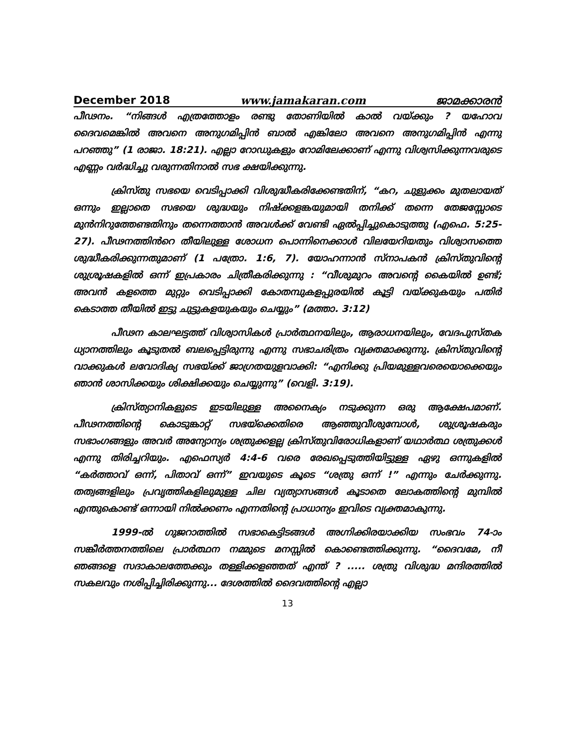December 2018 www.jamakaran.com ജാമക്കാരൻ
പീഢനം. “നിങ്ങൾ എത്രത്തോളം രണ്ടു തോണിയിൽ കാൽ വയ്ക്കും ? യഹോവ ദൈവമെങ്കിൽ അവനെ അനുഗമിപ്പിൻ ബാൽ എങ്കിലോ അവനെ അനുഗമിപ്പിൻ എന്നു പറഞ്ഞു” (1 രാജാ. 18:21). എല്ലാ റോഡുകളും റോമിലേക്കാണ് എന്നു വിശ്വസിക്കുന്നവരുടെ എണ്ണം വർദ്ധിച്ചു വരുന്നതിനാൽ സഭ ക്ഷയിക്കുന്നു.
ക്രിസ്തു സഭയെ വെടിപ്പാക്കി വിശുദ്ധീകരിക്കേണ്ടതിന്, “കറ, ചുളുക്കം മുതലായത് ഒന്നും ഇല്ലാതെ സഭയെ ശുദ്ധയും നിഷ്ക്കളങ്കയുമായി തനിക്ക് തന്നെ തേജസ്സോടെ മുൻനിറുത്തേണ്ടതിനും തന്നെത്താൻ അവൾക്ക് വേണ്ടി ഏൽപ്പിച്ചുകൊടുത്തു (എഫെ. 5:25-27). പീഢനത്തിൻറെ തീയിലുള്ള ശോധന പൊന്നിനെക്കാൾ വിലയേറിയതും വിശ്വാസത്തെ ശുദ്ധീകരിക്കുന്നതുമാണ് (1 പത്രോ. 1:6, 7). യോഹന്നാൻ സ്നാപകൻ ക്രിസ്തുവിന്റെ ശുശ്രൂഷകളിൽ ഒന്ന് ഇപ്രകാരം ചിത്രീകരിക്കുന്നു : “വീശുമുറം അവന്റെ കൈയിൽ ഉണ്ട്; അവൻ കളത്തെ മുറ്റും വെടിപ്പാക്കി കോതമ്പുകളപ്പുരയിൽ കൂട്ടി വയ്ക്കുകയും പതിർ കെടാത്ത തീയിൽ ഇട്ടു ചുട്ടുകളയുകയും ചെയ്യും” (മത്താ. 3:12)
പീഢന കാലഘട്ടത്ത് വിശ്വാസികൾ പ്രാർത്ഥനയിലും, ആരാധനയിലും, വേദപുസ്തക ധ്യാനത്തിലും കൂടുതൽ ബലപ്പെട്ടിരുന്നു എന്നു സഭാചരിത്രം വ്യക്തമാക്കുന്നു. ക്രിസ്തുവിന്റെ വാക്കുകൾ ലവോദിക്യ സഭയ്ക്ക് ജാഗ്രതയുളവാക്കി: “എനിക്കു പ്രിയമുള്ളവരെയൊക്കെയും ഞാൻ ശാസിക്കയും ശിക്ഷിക്കയും ചെയ്യുന്നു” (വെളി. 3:19).
ക്രിസ്ത്യാനികളുടെ ഇടയിലുള്ള അനൈക്യം നടുക്കുന്ന ഒരു ആക്ഷേപമാണ്. പീഢനത്തിന്റെ കൊടുങ്കാറ്റ് സഭയ്ക്കെതിരെ ആഞ്ഞുവീശുമ്പോൾ, ശുശ്രൂഷകരും സഭാംഗങ്ങളും അവർ അന്യോന്യം ശത്രുക്കളല്ല ക്രിസ്തുവിരോധികളാണ് യഥാർത്ഥ ശത്രുക്കൾ എന്നു തിരിച്ചറിയും. എഫെസ്യർ 4:4-6 വരെ രേഖപ്പെടുത്തിയിട്ടുള്ള ഏഴു ഒന്നുകളിൽ “കർത്താവ് ഒന്ന്, പിതാവ് ഒന്ന്” ഇവയുടെ കൂടെ “ശത്രു ഒന്ന് !” എന്നും ചേർക്കുന്നു. തത്വങ്ങളിലും പ്രവൃത്തികളിലുമുള്ള ചില വ്യത്യാസങ്ങൾ കൂടാതെ ലോകത്തിന്റെ മുമ്പിൽ എന്തുകൊണ്ട് ഒന്നായി നിൽക്കണം എന്നതിന്റെ പ്രാധാന്യം ഇവിടെ വ്യക്തമാകുന്നു.
1999-ൽ ഗുജറാത്തിൽ സഭാകെട്ടിടങ്ങൾ അഗ്നിക്കിരയാക്കിയ സംഭവം 74-ാം സങ്കീർത്തനത്തിലെ പ്രാർത്ഥന നമ്മുടെ മനസ്സിൽ കൊണ്ടെത്തിക്കുന്നു. “ദൈവമേ, നീ ഞങ്ങളെ സദാകാലത്തേക്കും തള്ളിക്കളഞ്ഞത് എന്ത് ? ..... ശത്രു വിശുദ്ധ മന്ദിരത്തിൽ സകലവും നശിപ്പിച്ചിരിക്കുന്നു... ദേശത്തിൽ ദൈവത്തിന്റെ എല്ലാ
13